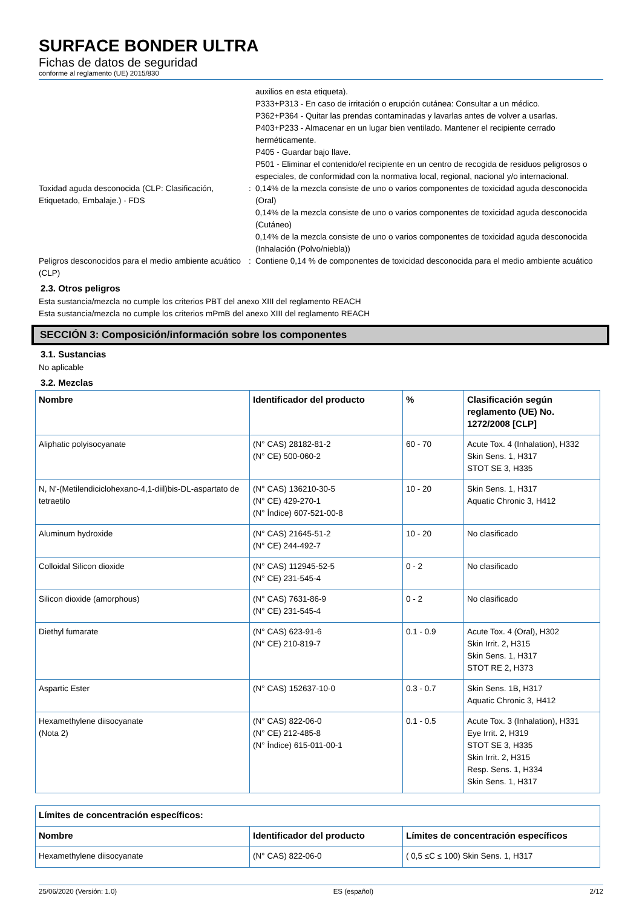SURFACE BONDER ULTRA
Fichas de datos de seguridad
conforme al reglamento (UE) 2015/830
auxilios en esta etiqueta).
P333+P313 - En caso de irritación o erupción cutánea: Consultar a un médico.
P362+P364 - Quitar las prendas contaminadas y lavarlas antes de volver a usarlas.
P403+P233 - Almacenar en un lugar bien ventilado. Mantener el recipiente cerrado herméticamente.
P405 - Guardar bajo llave.
P501 - Eliminar el contenido/el recipiente en un centro de recogida de residuos peligrosos o especiales, de conformidad con la normativa local, regional, nacional y/o internacional.
Toxidad aguda desconocida (CLP: Clasificación, Etiquetado, Embalaje.) - FDS
: 0,14% de la mezcla consiste de uno o varios componentes de toxicidad aguda desconocida (Oral)
0,14% de la mezcla consiste de uno o varios componentes de toxicidad aguda desconocida (Cutáneo)
0,14% de la mezcla consiste de uno o varios componentes de toxicidad aguda desconocida (Inhalación (Polvo/niebla))
Peligros desconocidos para el medio ambiente acuático (CLP)
: Contiene 0,14 % de componentes de toxicidad desconocida para el medio ambiente acuático
2.3. Otros peligros
Esta sustancia/mezcla no cumple los criterios PBT del anexo XIII del reglamento REACH
Esta sustancia/mezcla no cumple los criterios mPmB del anexo XIII del reglamento REACH
SECCIÓN 3: Composición/información sobre los componentes
3.1. Sustancias
No aplicable
3.2. Mezclas
| Nombre | Identificador del producto | % | Clasificación según reglamento (UE) No. 1272/2008 [CLP] |
| --- | --- | --- | --- |
| Aliphatic polyisocyanate | (N° CAS) 28182-81-2 (N° CE) 500-060-2 | 60 - 70 | Acute Tox. 4 (Inhalation), H332 Skin Sens. 1, H317 STOT SE 3, H335 |
| N, N'-(Metilendiciclohexano-4,1-diil)bis-DL-aspartato de tetraetilo | (N° CAS) 136210-30-5 (N° CE) 429-270-1 (N° Índice) 607-521-00-8 | 10 - 20 | Skin Sens. 1, H317 Aquatic Chronic 3, H412 |
| Aluminum hydroxide | (N° CAS) 21645-51-2 (N° CE) 244-492-7 | 10 - 20 | No clasificado |
| Colloidal Silicon dioxide | (N° CAS) 112945-52-5 (N° CE) 231-545-4 | 0 - 2 | No clasificado |
| Silicon dioxide (amorphous) | (N° CAS) 7631-86-9 (N° CE) 231-545-4 | 0 - 2 | No clasificado |
| Diethyl fumarate | (N° CAS) 623-91-6 (N° CE) 210-819-7 | 0.1 - 0.9 | Acute Tox. 4 (Oral), H302 Skin Irrit. 2, H315 Skin Sens. 1, H317 STOT RE 2, H373 |
| Aspartic Ester | (N° CAS) 152637-10-0 | 0.3 - 0.7 | Skin Sens. 1B, H317 Aquatic Chronic 3, H412 |
| Hexamethylene diisocyanate (Nota 2) | (N° CAS) 822-06-0 (N° CE) 212-485-8 (N° Índice) 615-011-00-1 | 0.1 - 0.5 | Acute Tox. 3 (Inhalation), H331 Eye Irrit. 2, H319 STOT SE 3, H335 Skin Irrit. 2, H315 Resp. Sens. 1, H334 Skin Sens. 1, H317 |
| Límites de concentración específicos: | | |
| --- | --- | --- |
| Nombre | Identificador del producto | Límites de concentración específicos |
| Hexamethylene diisocyanate | (N° CAS) 822-06-0 | ( 0,5 ≤C ≤ 100) Skin Sens. 1, H317 |
25/06/2020 (Versión: 1.0) ES (español) 2/12